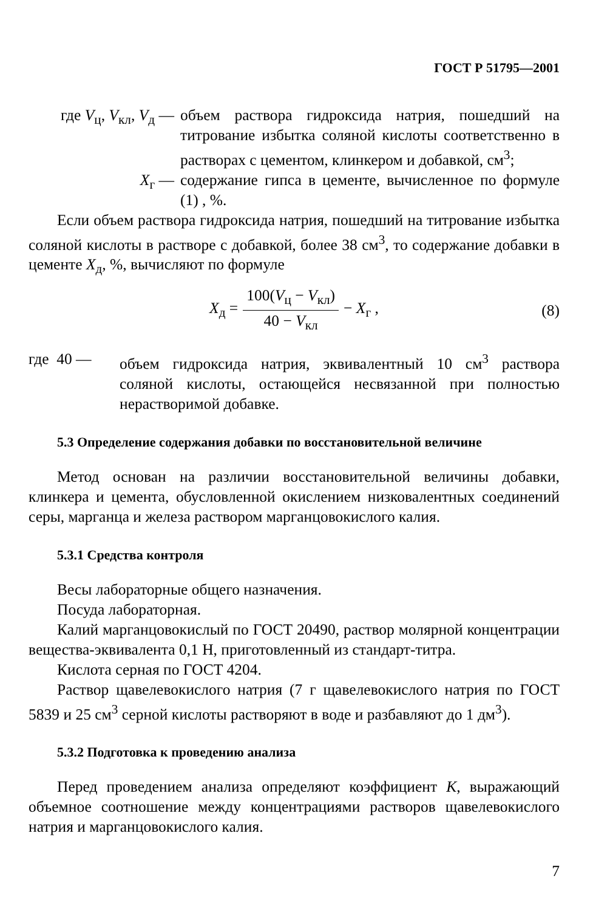ГОСТ Р 51795—2001
где V<sub>ц</sub>, V<sub>кл</sub>, V<sub>д</sub> — объем раствора гидроксида натрия, пошедший на титрование избытка соляной кислоты соответственно в растворах с цементом, клинкером и добавкой, см<sup>3</sup>;
X<sub>г</sub> — содержание гипса в цементе, вычисленное по формуле (1) , %.
Если объем раствора гидроксида натрия, пошедший на титрование избытка соляной кислоты в растворе с добавкой, более 38 см<sup>3</sup>, то содержание добавки в цементе X<sub>д</sub>, %, вычисляют по формуле
X<sub>д</sub> = 100(V<sub>ц</sub> − V<sub>кл</sub>) 40 − V<sub>кл</sub> − X<sub>г</sub> , (8)
где 40 — объем гидроксида натрия, эквивалентный 10 см<sup>3</sup> раствора соляной кислоты, остающейся несвязанной при полностью нерастворимой добавке.
5.3 Определение содержания добавки по восстановительной величине
Метод основан на различии восстановительной величины добавки, клинкера и цемента, обусловленной окислением низковалентных соединений серы, марганца и железа раствором марганцовокислого калия.
5.3.1 Средства контроля
Весы лабораторные общего назначения.
Посуда лабораторная.
Калий марганцовокислый по ГОСТ 20490, раствор молярной концентрации вещества-эквивалента 0,1 Н, приготовленный из стандарт-титра.
Кислота серная по ГОСТ 4204.
Раствор щавелевокислого натрия (7 г щавелевокислого натрия по ГОСТ 5839 и 25 см<sup>3</sup> серной кислоты растворяют в воде и разбавляют до 1 дм<sup>3</sup>).
5.3.2 Подготовка к проведению анализа
Перед проведением анализа определяют коэффициент K, выражающий объемное соотношение между концентрациями растворов щавелевокислого натрия и марганцовокислого калия.
7